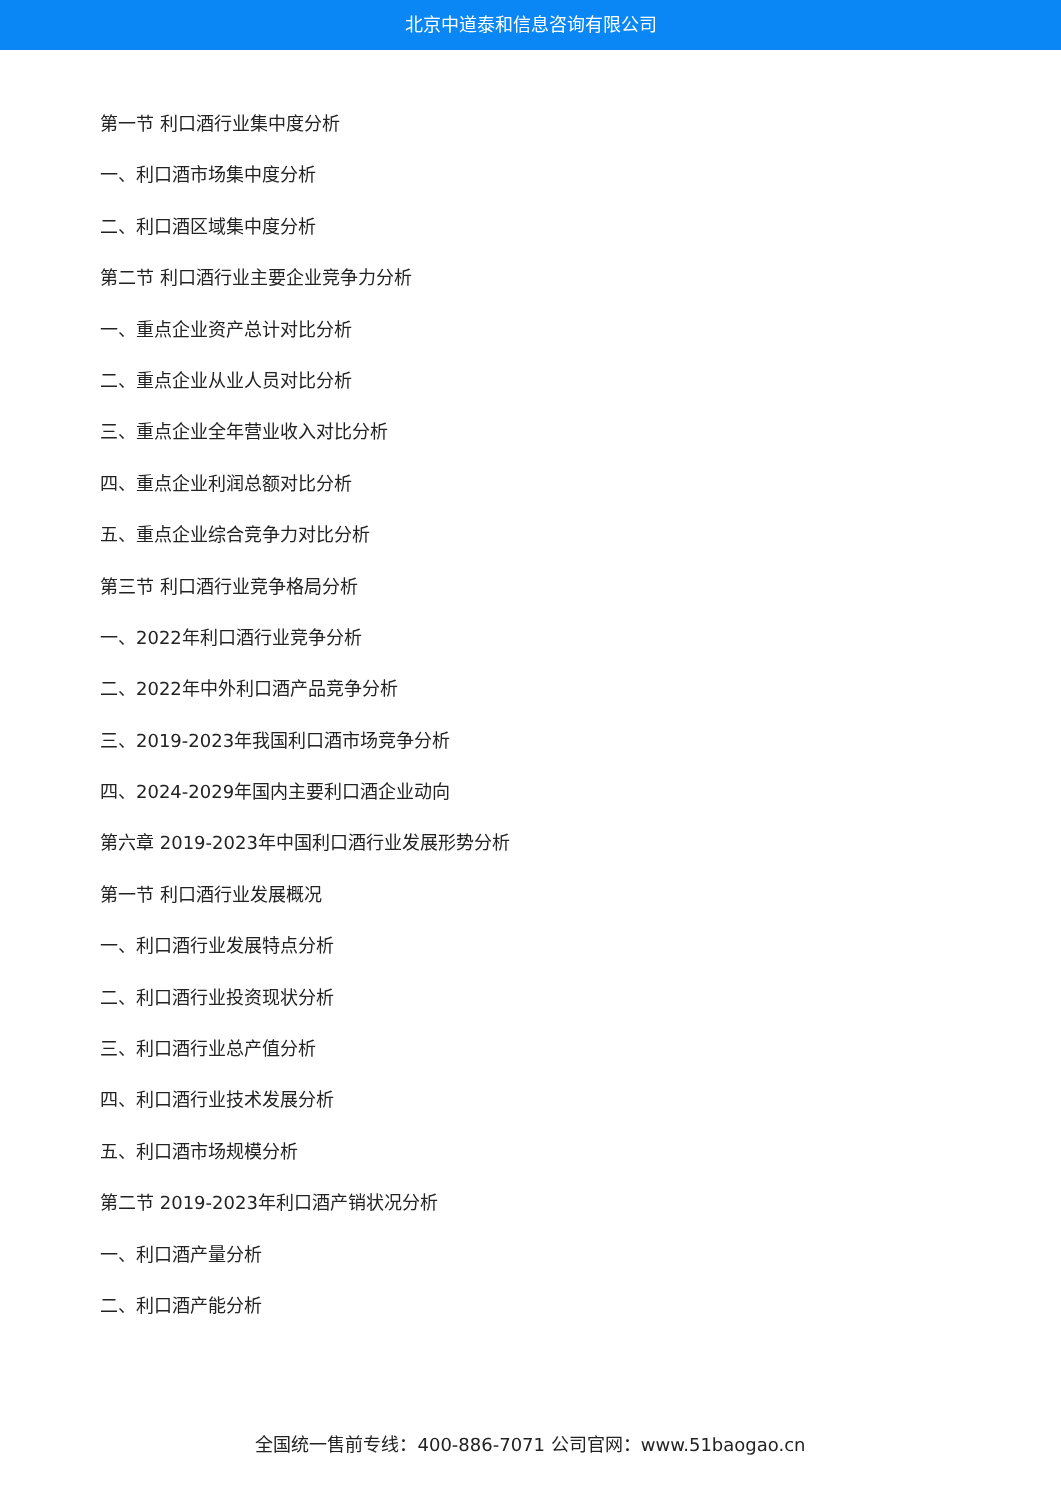北京中道泰和信息咨询有限公司
第一节 利口酒行业集中度分析
一、利口酒市场集中度分析
二、利口酒区域集中度分析
第二节 利口酒行业主要企业竞争力分析
一、重点企业资产总计对比分析
二、重点企业从业人员对比分析
三、重点企业全年营业收入对比分析
四、重点企业利润总额对比分析
五、重点企业综合竞争力对比分析
第三节 利口酒行业竞争格局分析
一、2022年利口酒行业竞争分析
二、2022年中外利口酒产品竞争分析
三、2019-2023年我国利口酒市场竞争分析
四、2024-2029年国内主要利口酒企业动向
第六章 2019-2023年中国利口酒行业发展形势分析
第一节 利口酒行业发展概况
一、利口酒行业发展特点分析
二、利口酒行业投资现状分析
三、利口酒行业总产值分析
四、利口酒行业技术发展分析
五、利口酒市场规模分析
第二节 2019-2023年利口酒产销状况分析
一、利口酒产量分析
二、利口酒产能分析
全国统一售前专线：400-886-7071 公司官网：www.51baogao.cn